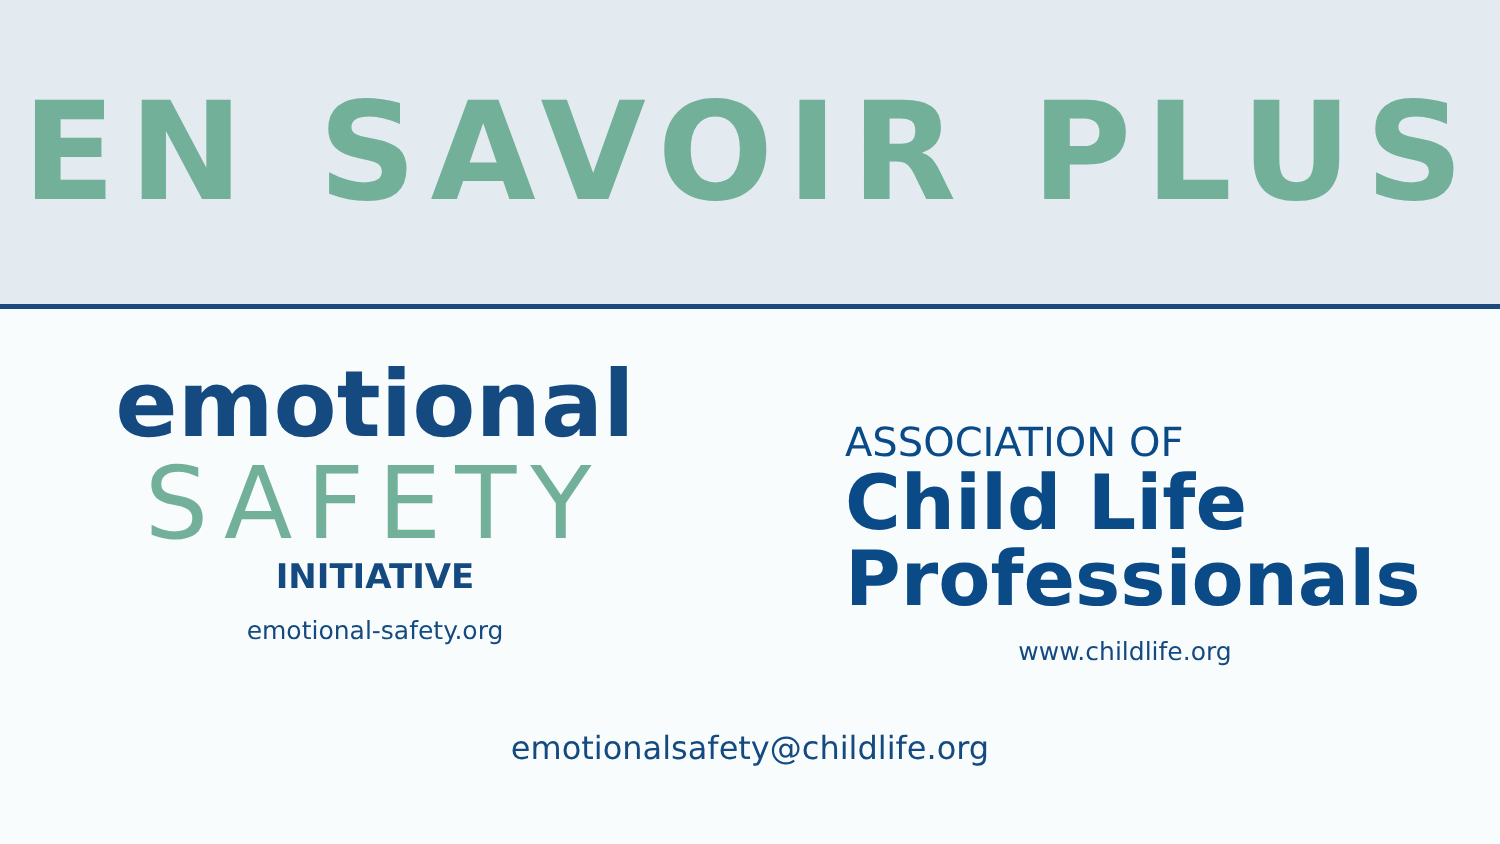EN SAVOIR PLUS
emotional
SAFETY
INITIATIVE
emotional-safety.org
ASSOCIATION OF
Child Life
Professionals
www.childlife.org
emotionalsafety@childlife.org